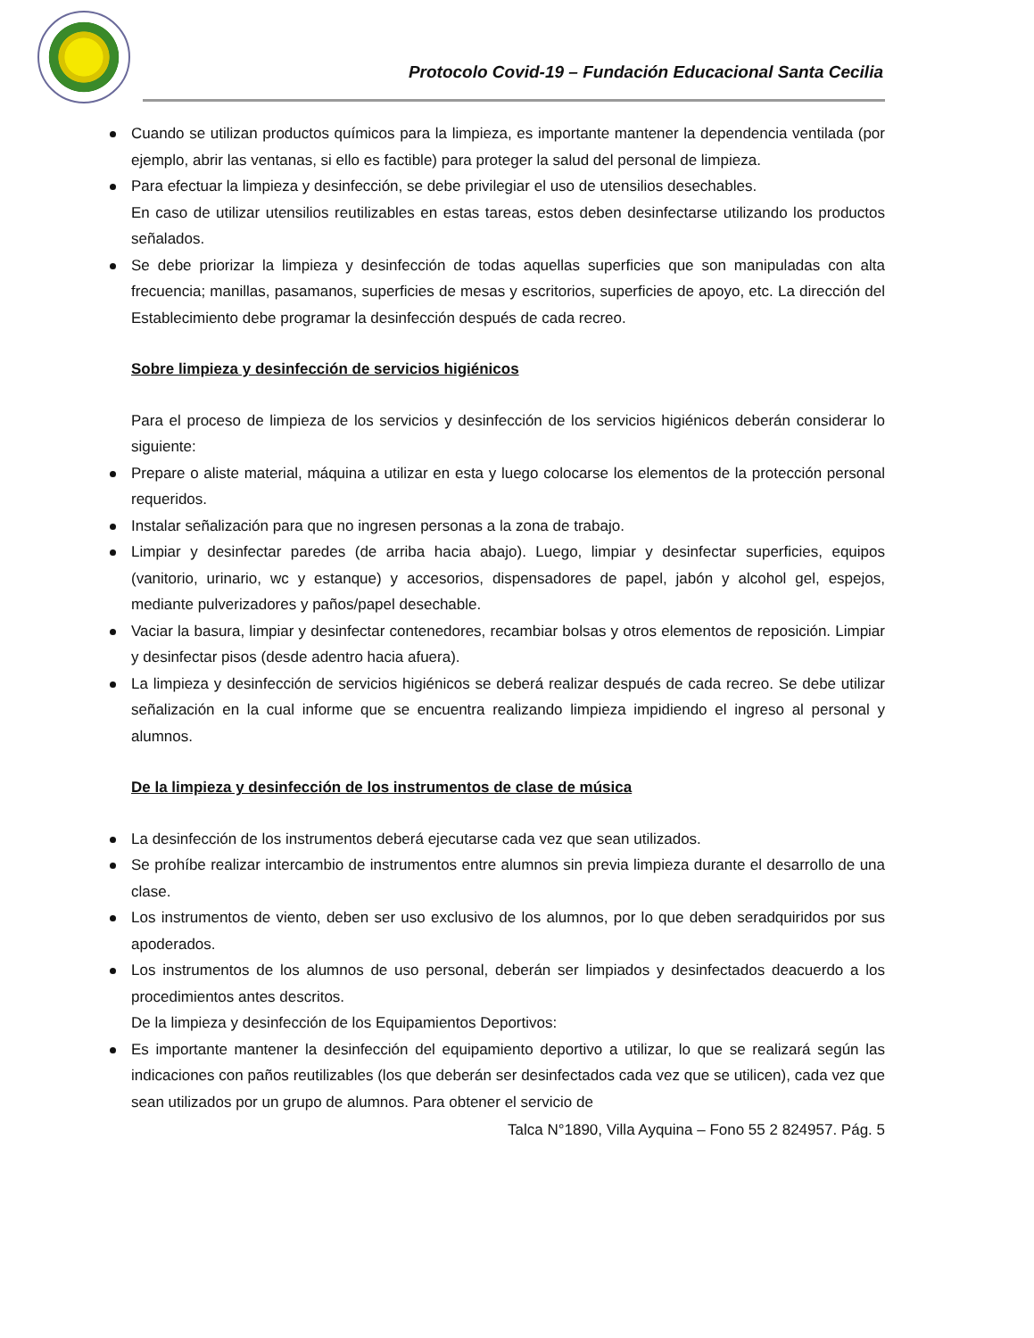Protocolo Covid-19 – Fundación Educacional Santa Cecilia
Cuando se utilizan productos químicos para la limpieza, es importante mantener la dependencia ventilada (por ejemplo, abrir las ventanas, si ello es factible) para proteger la salud del personal de limpieza.
Para efectuar la limpieza y desinfección, se debe privilegiar el uso de utensilios desechables.
En caso de utilizar utensilios reutilizables en estas tareas, estos deben desinfectarse utilizando los productos señalados.
Se debe priorizar la limpieza y desinfección de todas aquellas superficies que son manipuladas con alta frecuencia; manillas, pasamanos, superficies de mesas y escritorios, superficies de apoyo, etc. La dirección del Establecimiento debe programar la desinfección después de cada recreo.
Sobre limpieza y desinfección de servicios higiénicos
Para el proceso de limpieza de los servicios y desinfección de los servicios higiénicos deberán considerar lo siguiente:
Prepare o aliste material, máquina a utilizar en esta y luego colocarse los elementos de la protección personal requeridos.
Instalar señalización para que no ingresen personas a la zona de trabajo.
Limpiar y desinfectar paredes (de arriba hacia abajo). Luego, limpiar y desinfectar superficies, equipos (vanitorio, urinario, wc y estanque) y accesorios, dispensadores de papel, jabón y alcohol gel, espejos, mediante pulverizadores y paños/papel desechable.
Vaciar la basura, limpiar y desinfectar contenedores, recambiar bolsas y otros elementos de reposición. Limpiar y desinfectar pisos (desde adentro hacia afuera).
La limpieza y desinfección de servicios higiénicos se deberá realizar después de cada recreo. Se debe utilizar señalización en la cual informe que se encuentra realizando limpieza impidiendo el ingreso al personal y alumnos.
De la limpieza y desinfección de los instrumentos de clase de música
La desinfección de los instrumentos deberá ejecutarse cada vez que sean utilizados.
Se prohíbe realizar intercambio de instrumentos entre alumnos sin previa limpieza durante el desarrollo de una clase.
Los instrumentos de viento, deben ser uso exclusivo de los alumnos, por lo que deben seradquiridos por sus apoderados.
Los instrumentos de los alumnos de uso personal, deberán ser limpiados y desinfectados deacuerdo a los procedimientos antes descritos.
De la limpieza y desinfección de los Equipamientos Deportivos:
Es importante mantener la desinfección del equipamiento deportivo a utilizar, lo que se realizará según las indicaciones con paños reutilizables (los que deberán ser desinfectados cada vez que se utilicen), cada vez que sean utilizados por un grupo de alumnos. Para obtener el servicio de
Talca N°1890, Villa Ayquina – Fono 55 2 824957. Pág. 5